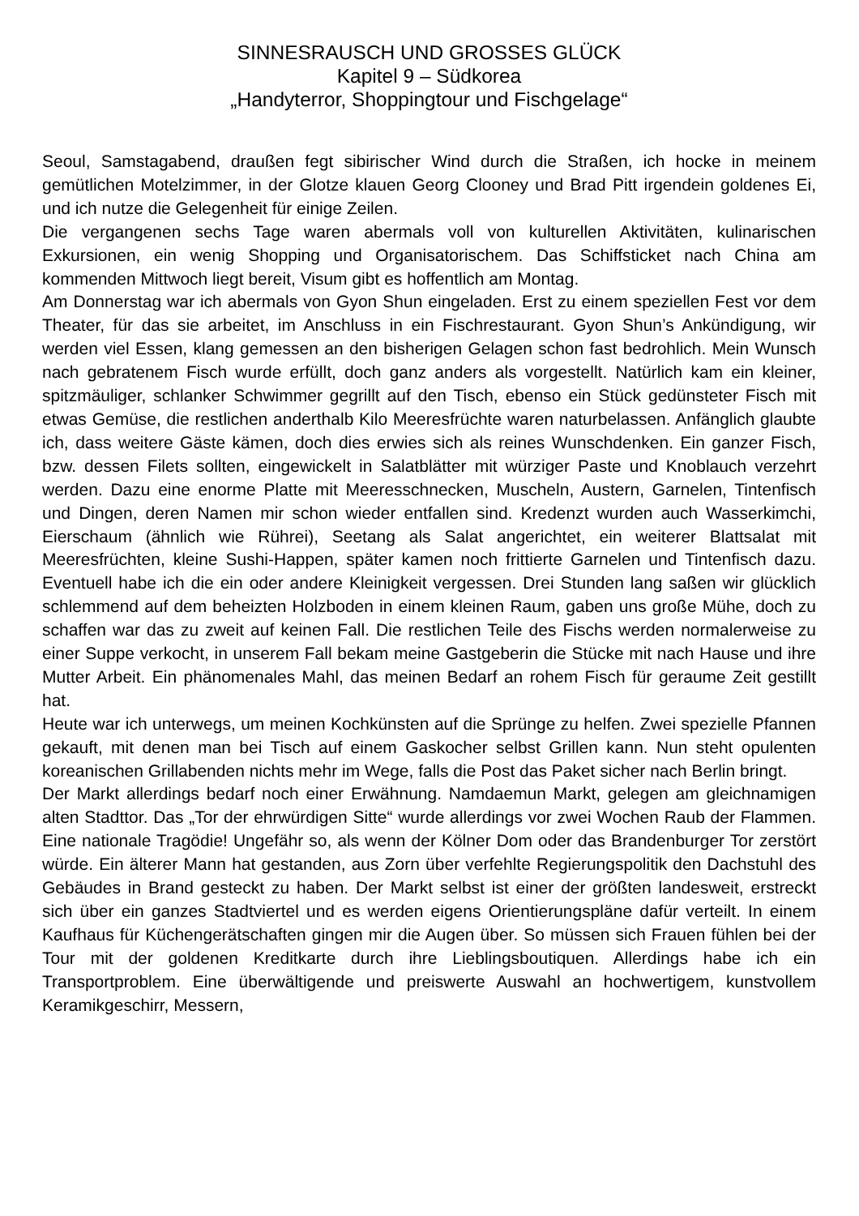SINNESRAUSCH UND GROSSES GLÜCK
Kapitel 9 – Südkorea
„Handyterror, Shoppingtour und Fischgelage“
Seoul, Samstagabend, draußen fegt sibirischer Wind durch die Straßen, ich hocke in meinem gemütlichen Motelzimmer, in der Glotze klauen Georg Clooney und Brad Pitt irgendein goldenes Ei, und ich nutze die Gelegenheit für einige Zeilen.
Die vergangenen sechs Tage waren abermals voll von kulturellen Aktivitäten, kulinarischen Exkursionen, ein wenig Shopping und Organisatorischem. Das Schiffsticket nach China am kommenden Mittwoch liegt bereit, Visum gibt es hoffentlich am Montag.
Am Donnerstag war ich abermals von Gyon Shun eingeladen. Erst zu einem speziellen Fest vor dem Theater, für das sie arbeitet, im Anschluss in ein Fischrestaurant. Gyon Shun’s Ankündigung, wir werden viel Essen, klang gemessen an den bisherigen Gelagen schon fast bedrohlich. Mein Wunsch nach gebratenem Fisch wurde erfüllt, doch ganz anders als vorgestellt. Natürlich kam ein kleiner, spitzmäuliger, schlanker Schwimmer gegrillt auf den Tisch, ebenso ein Stück gedünsteter Fisch mit etwas Gemüse, die restlichen anderthalb Kilo Meeresfrüchte waren naturbelassen. Anfänglich glaubte ich, dass weitere Gäste kämen, doch dies erwies sich als reines Wunschdenken. Ein ganzer Fisch, bzw. dessen Filets sollten, eingewickelt in Salatblätter mit würziger Paste und Knoblauch verzehrt werden. Dazu eine enorme Platte mit Meeresschnecken, Muscheln, Austern, Garnelen, Tintenfisch und Dingen, deren Namen mir schon wieder entfallen sind. Kredenzt wurden auch Wasserkimchi, Eierschaum (ähnlich wie Rührei), Seetang als Salat angerichtet, ein weiterer Blattsalat mit Meeresfrüchten, kleine Sushi-Happen, später kamen noch frittierte Garnelen und Tintenfisch dazu. Eventuell habe ich die ein oder andere Kleinigkeit vergessen. Drei Stunden lang saßen wir glücklich schlemmend auf dem beheizten Holzboden in einem kleinen Raum, gaben uns große Mühe, doch zu schaffen war das zu zweit auf keinen Fall. Die restlichen Teile des Fischs werden normalerweise zu einer Suppe verkocht, in unserem Fall bekam meine Gastgeberin die Stücke mit nach Hause und ihre Mutter Arbeit. Ein phänomenales Mahl, das meinen Bedarf an rohem Fisch für geraume Zeit gestillt hat.
Heute war ich unterwegs, um meinen Kochkünsten auf die Sprünge zu helfen. Zwei spezielle Pfannen gekauft, mit denen man bei Tisch auf einem Gaskocher selbst Grillen kann. Nun steht opulenten koreanischen Grillabenden nichts mehr im Wege, falls die Post das Paket sicher nach Berlin bringt.
Der Markt allerdings bedarf noch einer Erwähnung. Namdaemun Markt, gelegen am gleichnamigen alten Stadttor. Das „Tor der ehrwürdigen Sitte“ wurde allerdings vor zwei Wochen Raub der Flammen. Eine nationale Tragödie! Ungefähr so, als wenn der Kölner Dom oder das Brandenburger Tor zerstört würde. Ein älterer Mann hat gestanden, aus Zorn über verfehlte Regierungspolitik den Dachstuhl des Gebäudes in Brand gesteckt zu haben. Der Markt selbst ist einer der größten landesweit, erstreckt sich über ein ganzes Stadtviertel und es werden eigens Orientierungspläne dafür verteilt. In einem Kaufhaus für Küchengerätschaften gingen mir die Augen über. So müssen sich Frauen fühlen bei der Tour mit der goldenen Kreditkarte durch ihre Lieblingsboutiquen. Allerdings habe ich ein Transportproblem. Eine überwältigende und preiswerte Auswahl an hochwertigem, kunstvollem Keramikgeschirr, Messern,